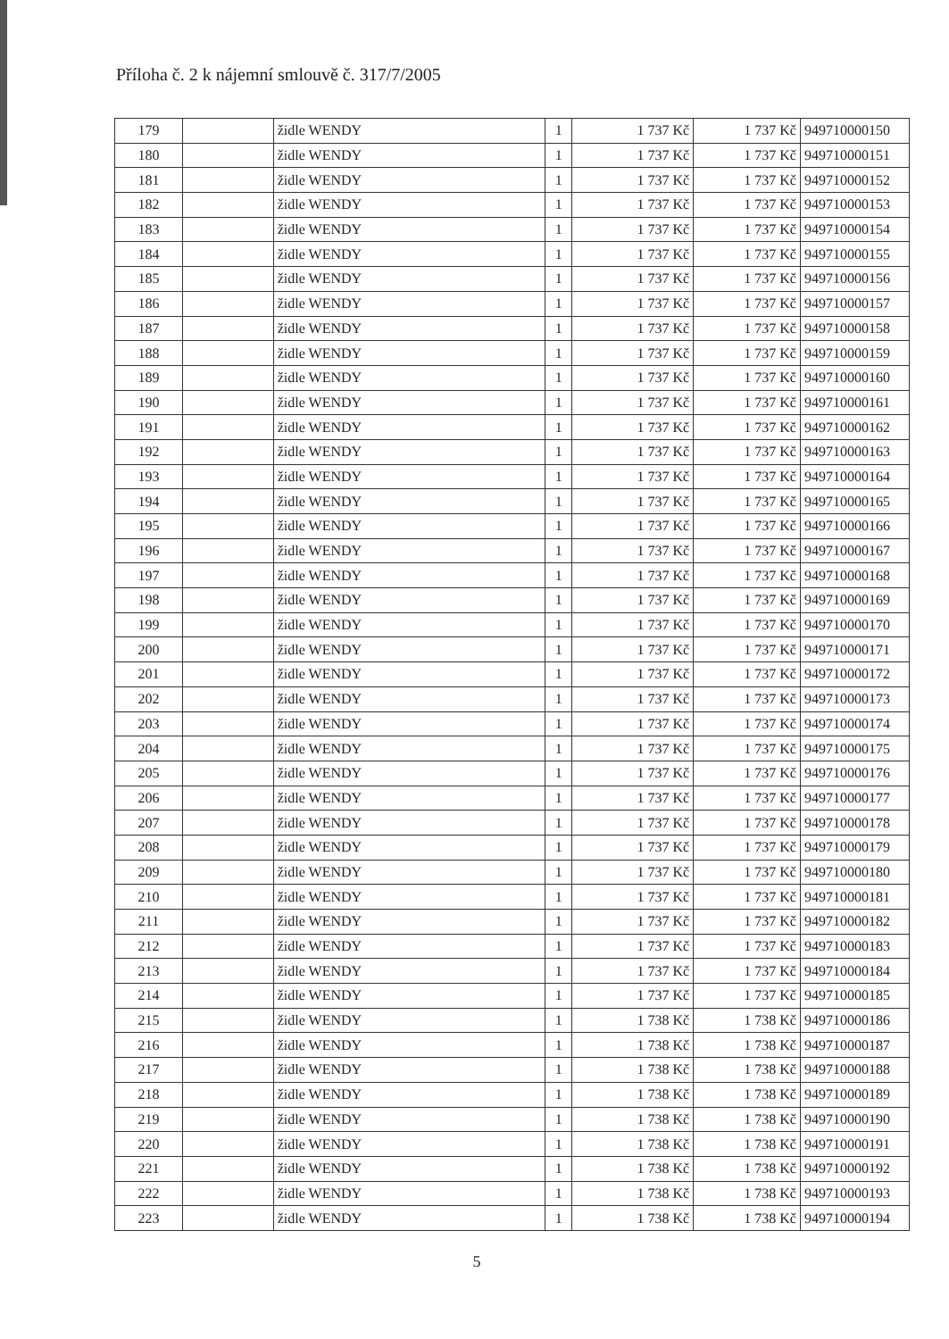Příloha č. 2 k nájemní smlouvě č. 317/7/2005
| 179 | | židle WENDY | 1 | 1 737 Kč | 1 737 Kč | 949710000150 |
| 180 | | židle WENDY | 1 | 1 737 Kč | 1 737 Kč | 949710000151 |
| 181 | | židle WENDY | 1 | 1 737 Kč | 1 737 Kč | 949710000152 |
| 182 | | židle WENDY | 1 | 1 737 Kč | 1 737 Kč | 949710000153 |
| 183 | | židle WENDY | 1 | 1 737 Kč | 1 737 Kč | 949710000154 |
| 184 | | židle WENDY | 1 | 1 737 Kč | 1 737 Kč | 949710000155 |
| 185 | | židle WENDY | 1 | 1 737 Kč | 1 737 Kč | 949710000156 |
| 186 | | židle WENDY | 1 | 1 737 Kč | 1 737 Kč | 949710000157 |
| 187 | | židle WENDY | 1 | 1 737 Kč | 1 737 Kč | 949710000158 |
| 188 | | židle WENDY | 1 | 1 737 Kč | 1 737 Kč | 949710000159 |
| 189 | | židle WENDY | 1 | 1 737 Kč | 1 737 Kč | 949710000160 |
| 190 | | židle WENDY | 1 | 1 737 Kč | 1 737 Kč | 949710000161 |
| 191 | | židle WENDY | 1 | 1 737 Kč | 1 737 Kč | 949710000162 |
| 192 | | židle WENDY | 1 | 1 737 Kč | 1 737 Kč | 949710000163 |
| 193 | | židle WENDY | 1 | 1 737 Kč | 1 737 Kč | 949710000164 |
| 194 | | židle WENDY | 1 | 1 737 Kč | 1 737 Kč | 949710000165 |
| 195 | | židle WENDY | 1 | 1 737 Kč | 1 737 Kč | 949710000166 |
| 196 | | židle WENDY | 1 | 1 737 Kč | 1 737 Kč | 949710000167 |
| 197 | | židle WENDY | 1 | 1 737 Kč | 1 737 Kč | 949710000168 |
| 198 | | židle WENDY | 1 | 1 737 Kč | 1 737 Kč | 949710000169 |
| 199 | | židle WENDY | 1 | 1 737 Kč | 1 737 Kč | 949710000170 |
| 200 | | židle WENDY | 1 | 1 737 Kč | 1 737 Kč | 949710000171 |
| 201 | | židle WENDY | 1 | 1 737 Kč | 1 737 Kč | 949710000172 |
| 202 | | židle WENDY | 1 | 1 737 Kč | 1 737 Kč | 949710000173 |
| 203 | | židle WENDY | 1 | 1 737 Kč | 1 737 Kč | 949710000174 |
| 204 | | židle WENDY | 1 | 1 737 Kč | 1 737 Kč | 949710000175 |
| 205 | | židle WENDY | 1 | 1 737 Kč | 1 737 Kč | 949710000176 |
| 206 | | židle WENDY | 1 | 1 737 Kč | 1 737 Kč | 949710000177 |
| 207 | | židle WENDY | 1 | 1 737 Kč | 1 737 Kč | 949710000178 |
| 208 | | židle WENDY | 1 | 1 737 Kč | 1 737 Kč | 949710000179 |
| 209 | | židle WENDY | 1 | 1 737 Kč | 1 737 Kč | 949710000180 |
| 210 | | židle WENDY | 1 | 1 737 Kč | 1 737 Kč | 949710000181 |
| 211 | | židle WENDY | 1 | 1 737 Kč | 1 737 Kč | 949710000182 |
| 212 | | židle WENDY | 1 | 1 737 Kč | 1 737 Kč | 949710000183 |
| 213 | | židle WENDY | 1 | 1 737 Kč | 1 737 Kč | 949710000184 |
| 214 | | židle WENDY | 1 | 1 737 Kč | 1 737 Kč | 949710000185 |
| 215 | | židle WENDY | 1 | 1 738 Kč | 1 738 Kč | 949710000186 |
| 216 | | židle WENDY | 1 | 1 738 Kč | 1 738 Kč | 949710000187 |
| 217 | | židle WENDY | 1 | 1 738 Kč | 1 738 Kč | 949710000188 |
| 218 | | židle WENDY | 1 | 1 738 Kč | 1 738 Kč | 949710000189 |
| 219 | | židle WENDY | 1 | 1 738 Kč | 1 738 Kč | 949710000190 |
| 220 | | židle WENDY | 1 | 1 738 Kč | 1 738 Kč | 949710000191 |
| 221 | | židle WENDY | 1 | 1 738 Kč | 1 738 Kč | 949710000192 |
| 222 | | židle WENDY | 1 | 1 738 Kč | 1 738 Kč | 949710000193 |
| 223 | | židle WENDY | 1 | 1 738 Kč | 1 738 Kč | 949710000194 |
5